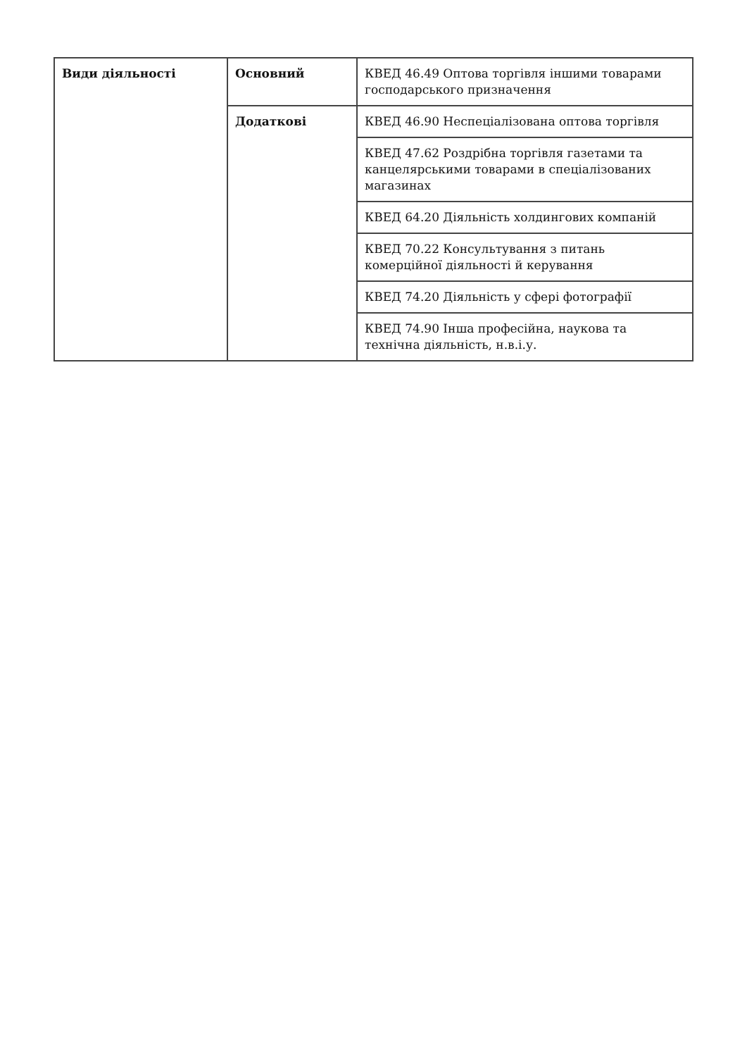| Види діяльності | Основний | КВЕД 46.49 Оптова торгівля іншими товарами господарського призначення |
| | Додаткові | КВЕД 46.90 Неспеціалізована оптова торгівля |
| | | КВЕД 47.62 Роздрібна торгівля газетами та канцелярськими товарами в спеціалізованих магазинах |
| | | КВЕД 64.20 Діяльність холдингових компаній |
| | | КВЕД 70.22 Консультування з питань комерційної діяльності й керування |
| | | КВЕД 74.20 Діяльність у сфері фотографії |
| | | КВЕД 74.90 Інша професійна, наукова та технічна діяльність, н.в.і.у. |